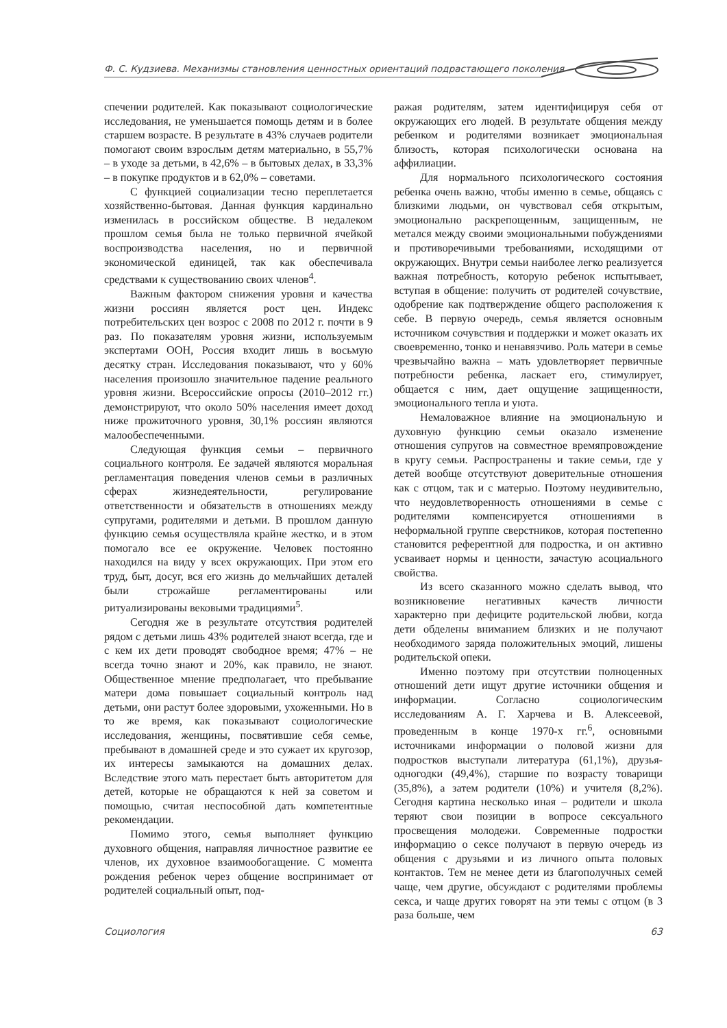Ф. С. Кудзиева. Механизмы становления ценностных ориентаций подрастающего поколения
спечении родителей. Как показывают социологические исследования, не уменьшается помощь детям и в более старшем возрасте. В результате в 43% случаев родители помогают своим взрослым детям материально, в 55,7% – в уходе за детьми, в 42,6% – в бытовых делах, в 33,3% – в покупке продуктов и в 62,0% – советами.
С функцией социализации тесно переплетается хозяйственно-бытовая. Данная функция кардинально изменилась в российском обществе. В недалеком прошлом семья была не только первичной ячейкой воспроизводства населения, но и первичной экономической единицей, так как обеспечивала средствами к существованию своих членов<sup>4</sup>.
Важным фактором снижения уровня и качества жизни россиян является рост цен. Индекс потребительских цен возрос с 2008 по 2012 г. почти в 9 раз. По показателям уровня жизни, используемым экспертами ООН, Россия входит лишь в восьмую десятку стран. Исследования показывают, что у 60% населения произошло значительное падение реального уровня жизни. Всероссийские опросы (2010–2012 гг.) демонстрируют, что около 50% населения имеет доход ниже прожиточного уровня, 30,1% россиян являются малообеспеченными.
Следующая функция семьи – первичного социального контроля. Ее задачей являются моральная регламентация поведения членов семьи в различных сферах жизнедеятельности, регулирование ответственности и обязательств в отношениях между супругами, родителями и детьми. В прошлом данную функцию семья осуществляла крайне жестко, и в этом помогало все ее окружение. Человек постоянно находился на виду у всех окружающих. При этом его труд, быт, досуг, вся его жизнь до мельчайших деталей были строжайше регламентированы или ритуализированы вековыми традициями<sup>5</sup>.
Сегодня же в результате отсутствия родителей рядом с детьми лишь 43% родителей знают всегда, где и с кем их дети проводят свободное время; 47% – не всегда точно знают и 20%, как правило, не знают. Общественное мнение предполагает, что пребывание матери дома повышает социальный контроль над детьми, они растут более здоровыми, ухоженными. Но в то же время, как показывают социологические исследования, женщины, посвятившие себя семье, пребывают в домашней среде и это сужает их кругозор, их интересы замыкаются на домашних делах. Вследствие этого мать перестает быть авторитетом для детей, которые не обращаются к ней за советом и помощью, считая неспособной дать компетентные рекомендации.
Помимо этого, семья выполняет функцию духовного общения, направляя личностное развитие ее членов, их духовное взаимообогащение. С момента рождения ребенок через общение воспринимает от родителей социальный опыт, под-
ражая родителям, затем идентифицируя себя от окружающих его людей. В результате общения между ребенком и родителями возникает эмоциональная близость, которая психологически основана на аффилиации.
Для нормального психологического состояния ребенка очень важно, чтобы именно в семье, общаясь с близкими людьми, он чувствовал себя открытым, эмоционально раскрепощенным, защищенным, не метался между своими эмоциональными побуждениями и противоречивыми требованиями, исходящими от окружающих. Внутри семьи наиболее легко реализуется важная потребность, которую ребенок испытывает, вступая в общение: получить от родителей сочувствие, одобрение как подтверждение общего расположения к себе. В первую очередь, семья является основным источником сочувствия и поддержки и может оказать их своевременно, тонко и ненавязчиво. Роль матери в семье чрезвычайно важна – мать удовлетворяет первичные потребности ребенка, ласкает его, стимулирует, общается с ним, дает ощущение защищенности, эмоционального тепла и уюта.
Немаловажное влияние на эмоциональную и духовную функцию семьи оказало изменение отношения супругов на совместное времяпровождение в кругу семьи. Распространены и такие семьи, где у детей вообще отсутствуют доверительные отношения как с отцом, так и с матерью. Поэтому неудивительно, что неудовлетворенность отношениями в семье с родителями компенсируется отношениями в неформальной группе сверстников, которая постепенно становится референтной для подростка, и он активно усваивает нормы и ценности, зачастую асоциального свойства.
Из всего сказанного можно сделать вывод, что возникновение негативных качеств личности характерно при дефиците родительской любви, когда дети обделены вниманием близких и не получают необходимого заряда положительных эмоций, лишены родительской опеки.
Именно поэтому при отсутствии полноценных отношений дети ищут другие источники общения и информации. Согласно социологическим исследованиям А. Г. Харчева и В. Алексеевой, проведенным в конце 1970-х гг.<sup>6</sup>, основными источниками информации о половой жизни для подростков выступали литература (61,1%), друзья-одногодки (49,4%), старшие по возрасту товарищи (35,8%), а затем родители (10%) и учителя (8,2%). Сегодня картина несколько иная – родители и школа теряют свои позиции в вопросе сексуального просвещения молодежи. Современные подростки информацию о сексе получают в первую очередь из общения с друзьями и из личного опыта половых контактов. Тем не менее дети из благополучных семей чаще, чем другие, обсуждают с родителями проблемы секса, и чаще других говорят на эти темы с отцом (в 3 раза больше, чем
Социология 63